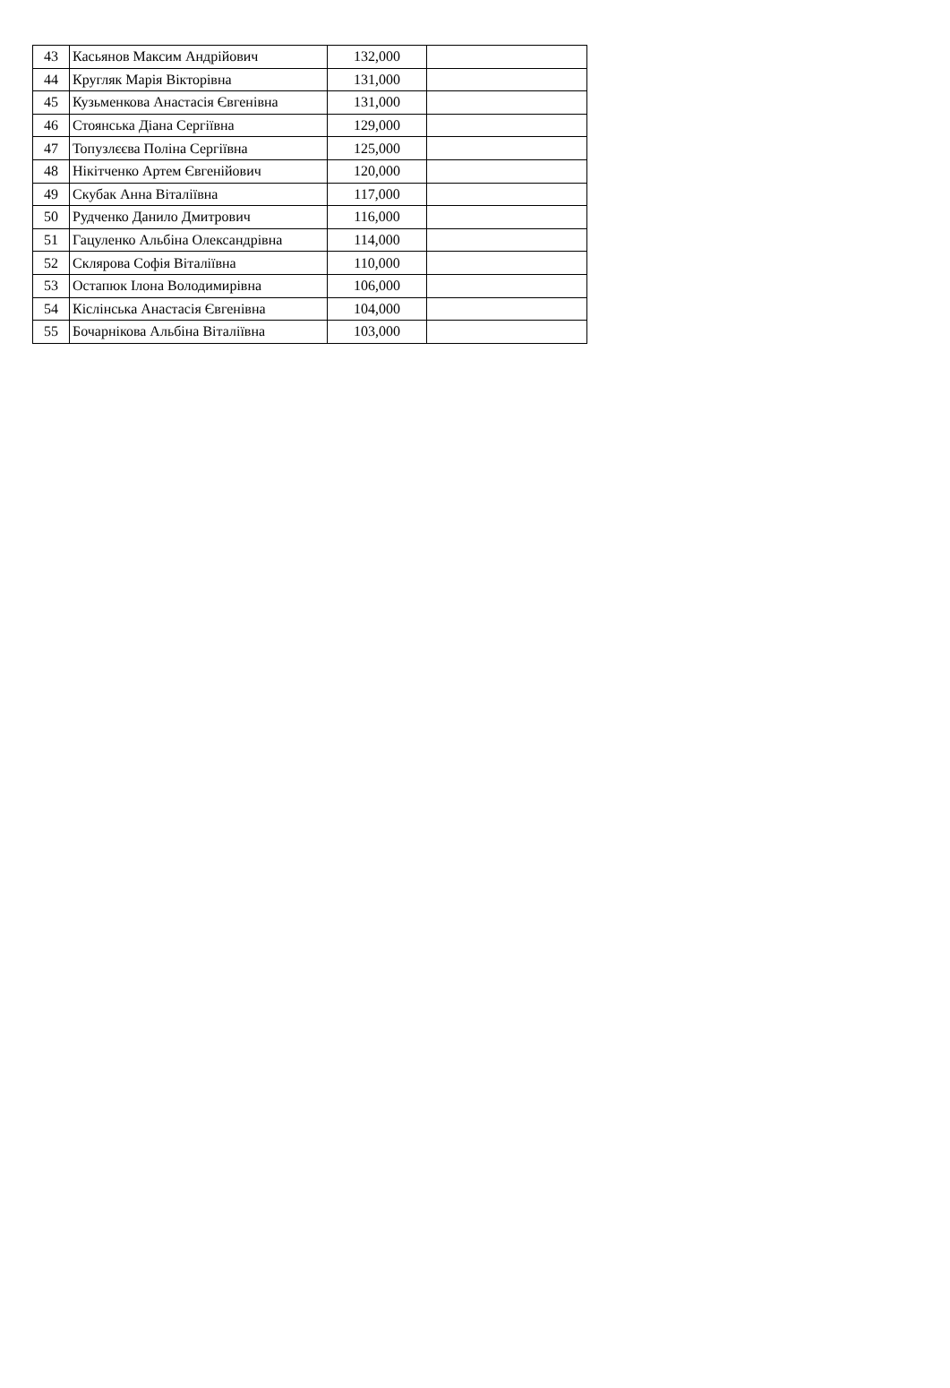| 43 | Касьянов Максим Андрійович | 132,000 | |
| 44 | Кругляк Марія Вікторівна | 131,000 | |
| 45 | Кузьменкова Анастасія Євгенівна | 131,000 | |
| 46 | Стоянська Діана Сергіївна | 129,000 | |
| 47 | Топузлєєва Поліна Сергіївна | 125,000 | |
| 48 | Нікітченко Артем Євгенійович | 120,000 | |
| 49 | Скубак Анна Віталіївна | 117,000 | |
| 50 | Рудченко Данило Дмитрович | 116,000 | |
| 51 | Гацуленко Альбіна Олександрівна | 114,000 | |
| 52 | Склярова Софія Віталіївна | 110,000 | |
| 53 | Остапюк Ілона Володимирівна | 106,000 | |
| 54 | Кіслінська Анастасія Євгенівна | 104,000 | |
| 55 | Бочарнікова Альбіна Віталіївна | 103,000 | |